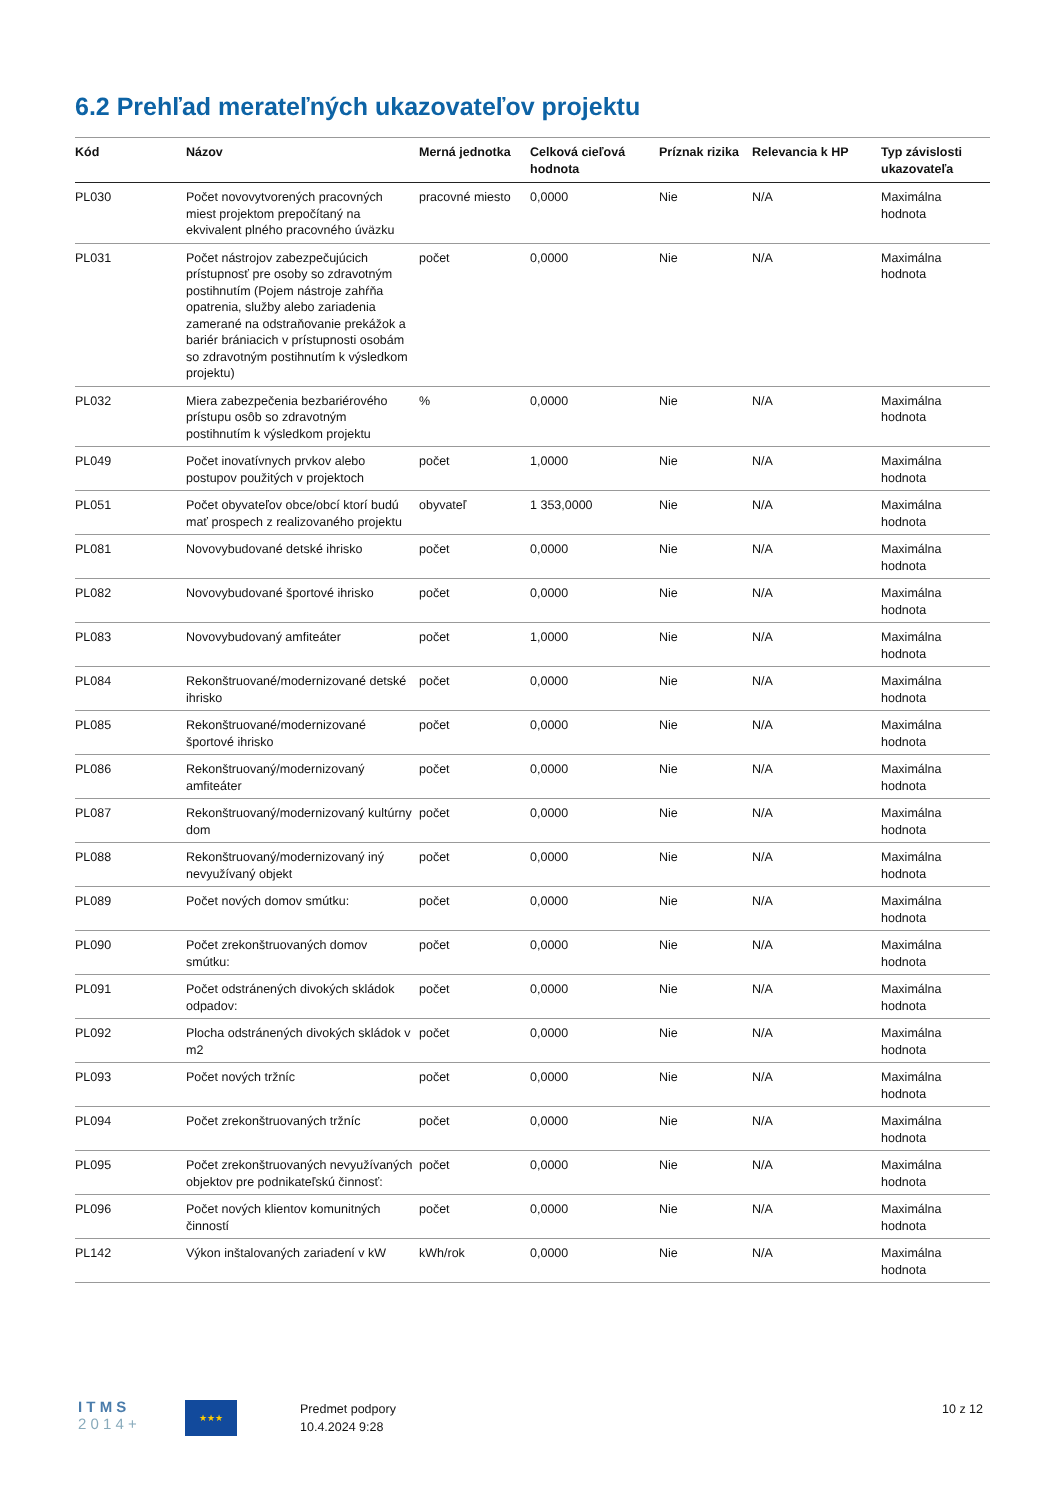6.2 Prehľad merateľných ukazovateľov projektu
| Kód | Názov | Merná jednotka | Celková cieľová hodnota | Príznak rizika | Relevancia k HP | Typ závislosti ukazovateľa |
| --- | --- | --- | --- | --- | --- | --- |
| PL030 | Počet novovytvorených pracovných miest projektom prepočítaný na ekvivalent plného pracovného úväzku | pracovné miesto | 0,0000 | Nie | N/A | Maximálna hodnota |
| PL031 | Počet nástrojov zabezpečujúcich prístupnosť pre osoby so zdravotným postihnutím (Pojem nástroje zahŕňa opatrenia, služby alebo zariadenia zamerané na odstraňovanie prekážok a bariér brániacich v prístupnosti osobám so zdravotným postihnutím k výsledkom projektu) | počet | 0,0000 | Nie | N/A | Maximálna hodnota |
| PL032 | Miera zabezpečenia bezbariérového prístupu osôb so zdravotným postihnutím k výsledkom projektu | % | 0,0000 | Nie | N/A | Maximálna hodnota |
| PL049 | Počet inovatívnych prvkov alebo postupov použitých v projektoch | počet | 1,0000 | Nie | N/A | Maximálna hodnota |
| PL051 | Počet obyvateľov obce/obcí ktorí budú mať prospech z realizovaného projektu | obyvateľ | 1 353,0000 | Nie | N/A | Maximálna hodnota |
| PL081 | Novovybudované detské ihrisko | počet | 0,0000 | Nie | N/A | Maximálna hodnota |
| PL082 | Novovybudované športové ihrisko | počet | 0,0000 | Nie | N/A | Maximálna hodnota |
| PL083 | Novovybudovaný amfiteáter | počet | 1,0000 | Nie | N/A | Maximálna hodnota |
| PL084 | Rekonštruované/modernizované detské ihrisko | počet | 0,0000 | Nie | N/A | Maximálna hodnota |
| PL085 | Rekonštruované/modernizované športové ihrisko | počet | 0,0000 | Nie | N/A | Maximálna hodnota |
| PL086 | Rekonštruovaný/modernizovaný amfiteáter | počet | 0,0000 | Nie | N/A | Maximálna hodnota |
| PL087 | Rekonštruovaný/modernizovaný kultúrny dom | počet | 0,0000 | Nie | N/A | Maximálna hodnota |
| PL088 | Rekonštruovaný/modernizovaný iný nevyužívaný objekt | počet | 0,0000 | Nie | N/A | Maximálna hodnota |
| PL089 | Počet nových domov smútku: | počet | 0,0000 | Nie | N/A | Maximálna hodnota |
| PL090 | Počet zrekonštruovaných domov smútku: | počet | 0,0000 | Nie | N/A | Maximálna hodnota |
| PL091 | Počet odstránených divokých skládok odpadov: | počet | 0,0000 | Nie | N/A | Maximálna hodnota |
| PL092 | Plocha odstránených divokých skládok v m2 | počet | 0,0000 | Nie | N/A | Maximálna hodnota |
| PL093 | Počet nových tržníc | počet | 0,0000 | Nie | N/A | Maximálna hodnota |
| PL094 | Počet zrekonštruovaných tržníc | počet | 0,0000 | Nie | N/A | Maximálna hodnota |
| PL095 | Počet zrekonštruovaných nevyužívaných objektov pre podnikateľskú činnosť: | počet | 0,0000 | Nie | N/A | Maximálna hodnota |
| PL096 | Počet nových klientov komunitných činností | počet | 0,0000 | Nie | N/A | Maximálna hodnota |
| PL142 | Výkon inštalovaných zariadení v kW | kWh/rok | 0,0000 | Nie | N/A | Maximálna hodnota |
I T M S
2 0 1 4 +
★★★
Predmet podpory
10.4.2024 9:28
10 z 12